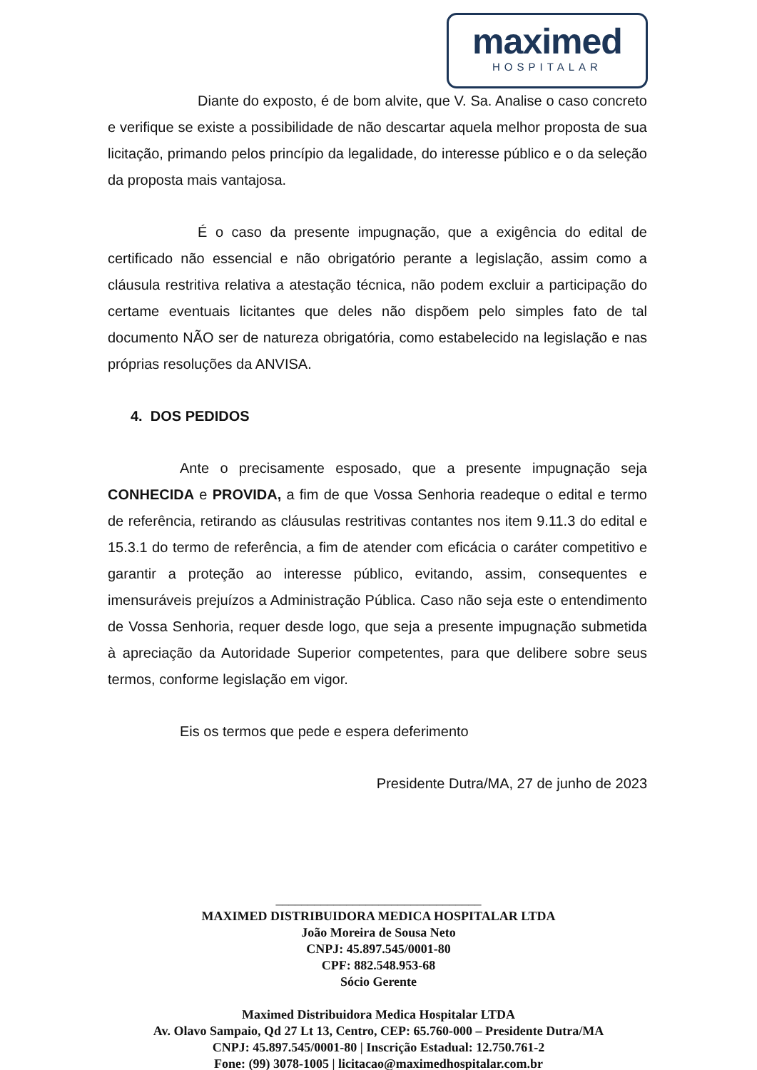maximed
HOSPITALAR
Diante do exposto, é de bom alvite, que V. Sa. Analise o caso concreto e verifique se existe a possibilidade de não descartar aquela melhor proposta de sua licitação, primando pelos princípio da legalidade, do interesse público e o da seleção da proposta mais vantajosa.
É o caso da presente impugnação, que a exigência do edital de certificado não essencial e não obrigatório perante a legislação, assim como a cláusula restritiva relativa a atestação técnica, não podem excluir a participação do certame eventuais licitantes que deles não dispõem pelo simples fato de tal documento NÃO ser de natureza obrigatória, como estabelecido na legislação e nas próprias resoluções da ANVISA.
4. DOS PEDIDOS
Ante o precisamente esposado, que a presente impugnação seja CONHECIDA e PROVIDA, a fim de que Vossa Senhoria readeque o edital e termo de referência, retirando as cláusulas restritivas contantes nos item 9.11.3 do edital e 15.3.1 do termo de referência, a fim de atender com eficácia o caráter competitivo e garantir a proteção ao interesse público, evitando, assim, consequentes e imensuráveis prejuízos a Administração Pública. Caso não seja este o entendimento de Vossa Senhoria, requer desde logo, que seja a presente impugnação submetida à apreciação da Autoridade Superior competentes, para que delibere sobre seus termos, conforme legislação em vigor.
Eis os termos que pede e espera deferimento
Presidente Dutra/MA, 27 de junho de 2023
________________________________
MAXIMED DISTRIBUIDORA MEDICA HOSPITALAR LTDA
João Moreira de Sousa Neto
CNPJ: 45.897.545/0001-80
CPF: 882.548.953-68
Sócio Gerente
Maximed Distribuidora Medica Hospitalar LTDA
Av. Olavo Sampaio, Qd 27 Lt 13, Centro, CEP: 65.760-000 – Presidente Dutra/MA
CNPJ: 45.897.545/0001-80 | Inscrição Estadual: 12.750.761-2
Fone: (99) 3078-1005 | licitacao@maximedhospitalar.com.br